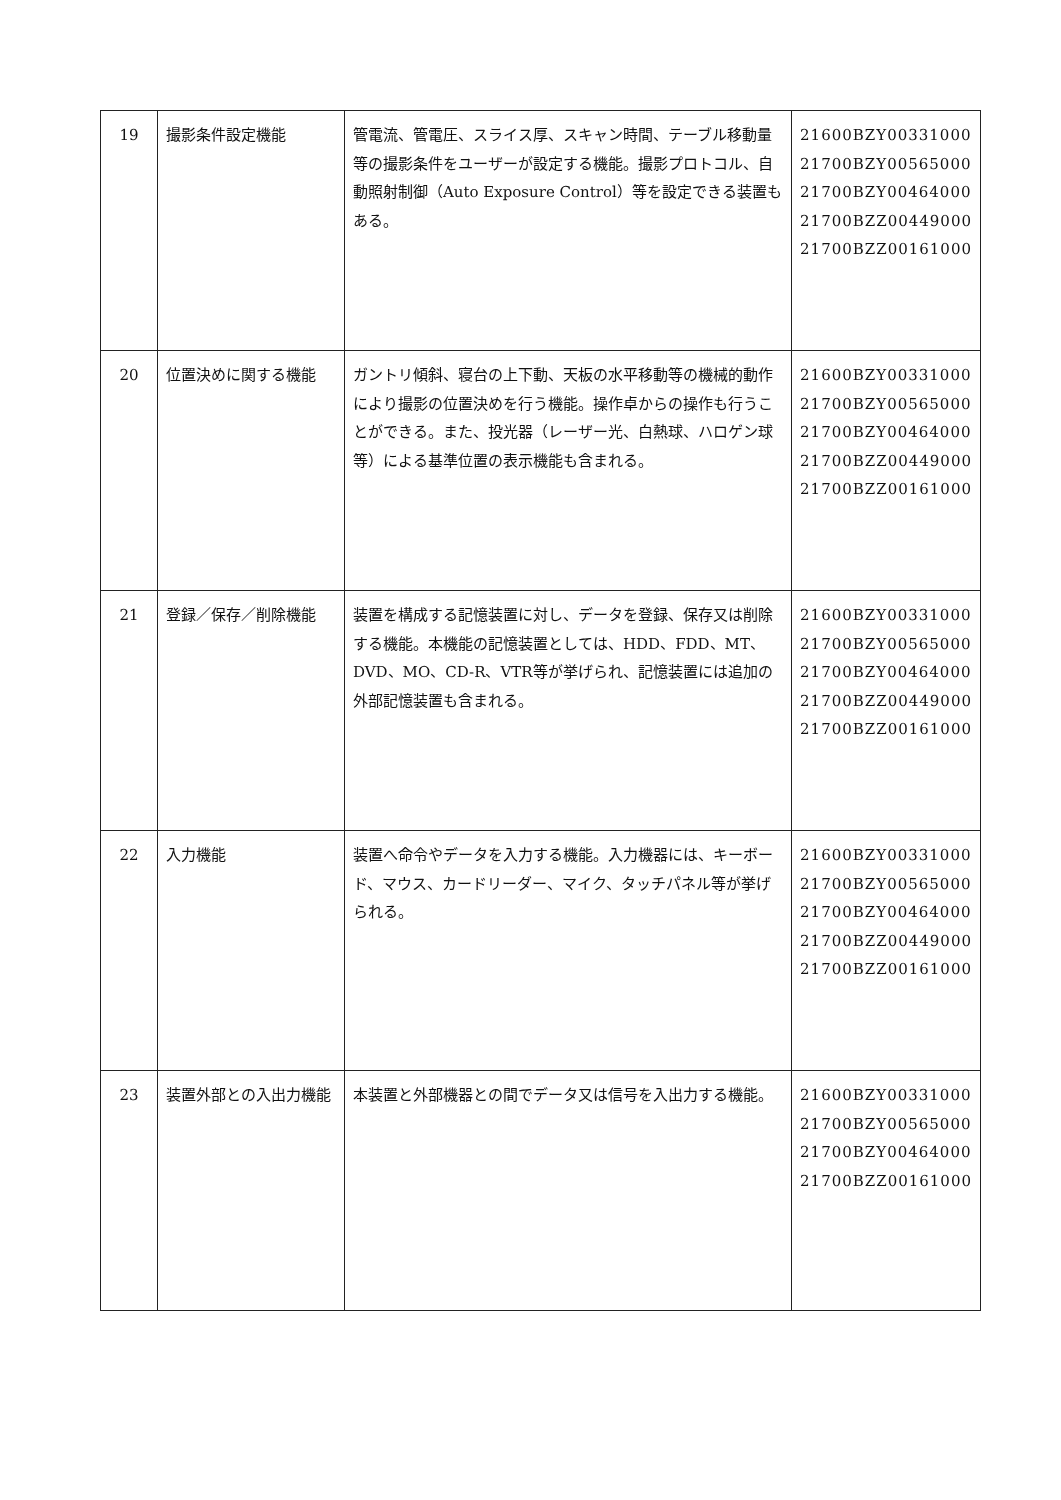| 19 | 撮影条件設定機能 | 管電流、管電圧、スライス厚、スキャン時間、テーブル移動量等の撮影条件をユーザーが設定する機能。撮影プロトコル、自動照射制御（Auto Exposure Control）等を設定できる装置もある。 | 21600BZY00331000 21700BZY00565000 21700BZY00464000 21700BZZ00449000 21700BZZ00161000 |
| 20 | 位置決めに関する機能 | ガントリ傾斜、寝台の上下動、天板の水平移動等の機械的動作により撮影の位置決めを行う機能。操作卓からの操作も行うことができる。また、投光器（レーザー光、白熱球、ハロゲン球等）による基準位置の表示機能も含まれる。 | 21600BZY00331000 21700BZY00565000 21700BZY00464000 21700BZZ00449000 21700BZZ00161000 |
| 21 | 登録／保存／削除機能 | 装置を構成する記憶装置に対し、データを登録、保存又は削除する機能。本機能の記憶装置としては、HDD、FDD、MT、DVD、MO、CD-R、VTR等が挙げられ、記憶装置には追加の外部記憶装置も含まれる。 | 21600BZY00331000 21700BZY00565000 21700BZY00464000 21700BZZ00449000 21700BZZ00161000 |
| 22 | 入力機能 | 装置へ命令やデータを入力する機能。入力機器には、キーボード、マウス、カードリーダー、マイク、タッチパネル等が挙げられる。 | 21600BZY00331000 21700BZY00565000 21700BZY00464000 21700BZZ00449000 21700BZZ00161000 |
| 23 | 装置外部との入出力機能 | 本装置と外部機器との間でデータ又は信号を入出力する機能。 | 21600BZY00331000 21700BZY00565000 21700BZY00464000 21700BZZ00161000 |